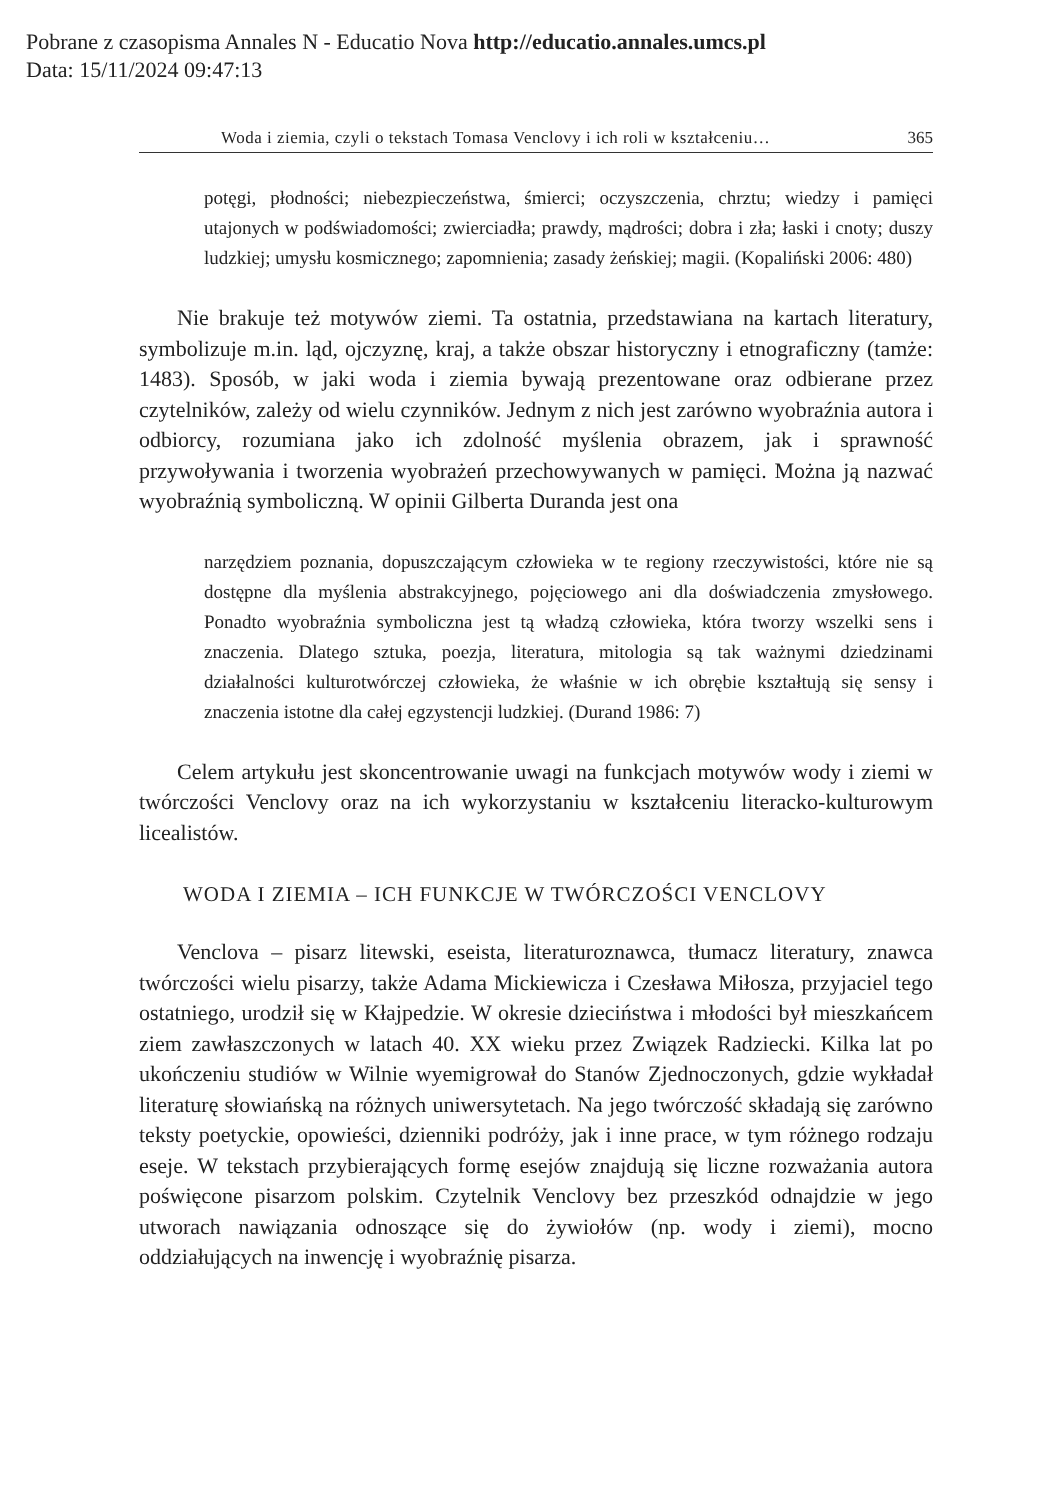Pobrane z czasopisma Annales N - Educatio Nova http://educatio.annales.umcs.pl
Data: 15/11/2024 09:47:13
Woda i ziemia, czyli o tekstach Tomasa Venclovy i ich roli w kształceniu… 365
potęgi, płodności; niebezpieczeństwa, śmierci; oczyszczenia, chrztu; wiedzy i pamięci utajonych w podświadomości; zwierciadła; prawdy, mądrości; dobra i zła; łaski i cnoty; duszy ludzkiej; umysłu kosmicznego; zapomnienia; zasady żeńskiej; magii. (Kopaliński 2006: 480)
Nie brakuje też motywów ziemi. Ta ostatnia, przedstawiana na kartach literatury, symbolizuje m.in. ląd, ojczyznę, kraj, a także obszar historyczny i etnograficzny (tamże: 1483). Sposób, w jaki woda i ziemia bywają prezentowane oraz odbierane przez czytelników, zależy od wielu czynników. Jednym z nich jest zarówno wyobraźnia autora i odbiorcy, rozumiana jako ich zdolność myślenia obrazem, jak i sprawność przywoływania i tworzenia wyobrażeń przechowywanych w pamięci. Można ją nazwać wyobraźnią symboliczną. W opinii Gilberta Duranda jest ona
narzędziem poznania, dopuszczającym człowieka w te regiony rzeczywistości, które nie są dostępne dla myślenia abstrakcyjnego, pojęciowego ani dla doświadczenia zmysłowego. Ponadto wyobraźnia symboliczna jest tą władzą człowieka, która tworzy wszelki sens i znaczenia. Dlatego sztuka, poezja, literatura, mitologia są tak ważnymi dziedzinami działalności kulturotwórczej człowieka, że właśnie w ich obrębie kształtują się sensy i znaczenia istotne dla całej egzystencji ludzkiej. (Durand 1986: 7)
Celem artykułu jest skoncentrowanie uwagi na funkcjach motywów wody i ziemi w twórczości Venclovy oraz na ich wykorzystaniu w kształceniu literacko-kulturowym licealistów.
WODA I ZIEMIA – ICH FUNKCJE W TWÓRCZOŚCI VENCLOVY
Venclova – pisarz litewski, eseista, literaturoznawca, tłumacz literatury, znawca twórczości wielu pisarzy, także Adama Mickiewicza i Czesława Miłosza, przyjaciel tego ostatniego, urodził się w Kłajpedzie. W okresie dzieciństwa i młodości był mieszkańcem ziem zawłaszczonych w latach 40. XX wieku przez Związek Radziecki. Kilka lat po ukończeniu studiów w Wilnie wyemigrował do Stanów Zjednoczonych, gdzie wykładał literaturę słowiańską na różnych uniwersytetach. Na jego twórczość składają się zarówno teksty poetyckie, opowieści, dzienniki podróży, jak i inne prace, w tym różnego rodzaju eseje. W tekstach przybierających formę esejów znajdują się liczne rozważania autora poświęcone pisarzom polskim. Czytelnik Venclovy bez przeszkód odnajdzie w jego utworach nawiązania odnoszące się do żywiołów (np. wody i ziemi), mocno oddziałujących na inwencję i wyobraźnię pisarza.